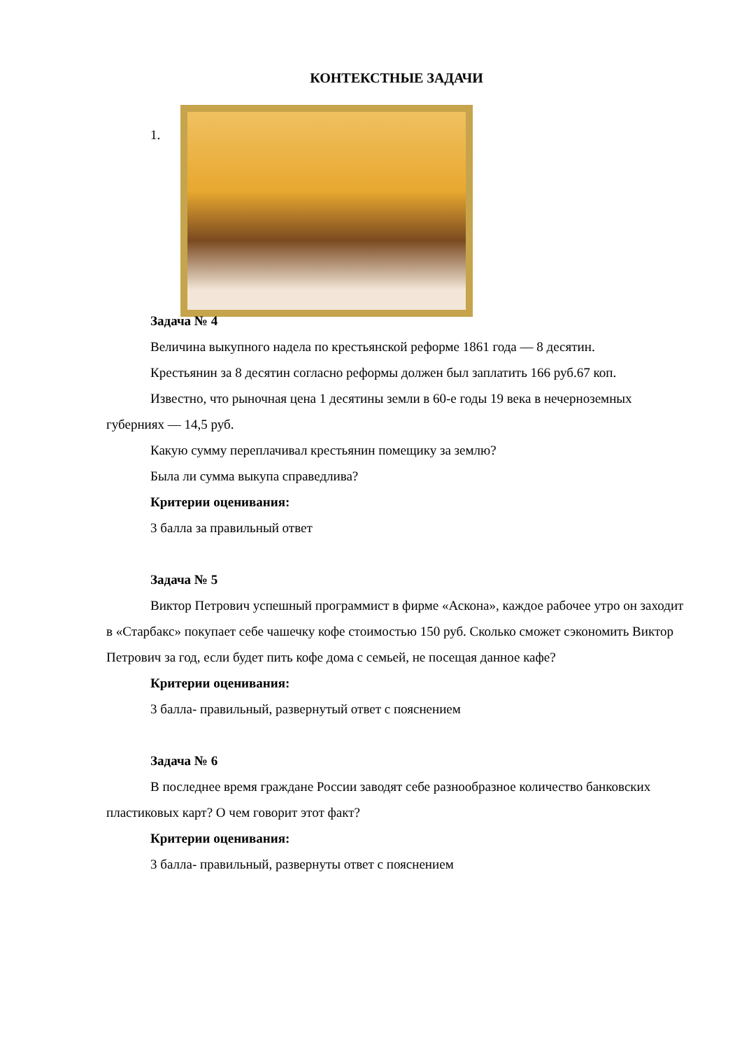КОНТЕКСТНЫЕ ЗАДАЧИ
1.
Задача № 4
Величина выкупного надела по крестьянской реформе 1861 года — 8 десятин.
Крестьянин за 8 десятин согласно реформы должен был заплатить 166 руб.67 коп.
Известно, что рыночная цена 1 десятины земли в 60-е годы 19 века в нечерноземных губерниях — 14,5 руб.
Какую сумму переплачивал крестьянин помещику за землю?
Была ли сумма выкупа справедлива?
Критерии оценивания:
3 балла за правильный ответ
Задача № 5
Виктор Петрович успешный программист в фирме «Аскона», каждое рабочее утро он заходит в «Старбакс» покупает себе чашечку кофе стоимостью 150 руб. Сколько сможет сэкономить Виктор Петрович за год, если будет пить кофе дома с семьей, не посещая данное кафе?
Критерии оценивания:
3 балла- правильный, развернутый ответ с пояснением
Задача № 6
В последнее время граждане России заводят себе разнообразное количество банковских пластиковых карт? О чем говорит этот факт?
Критерии оценивания:
3 балла- правильный, развернуты ответ с пояснением